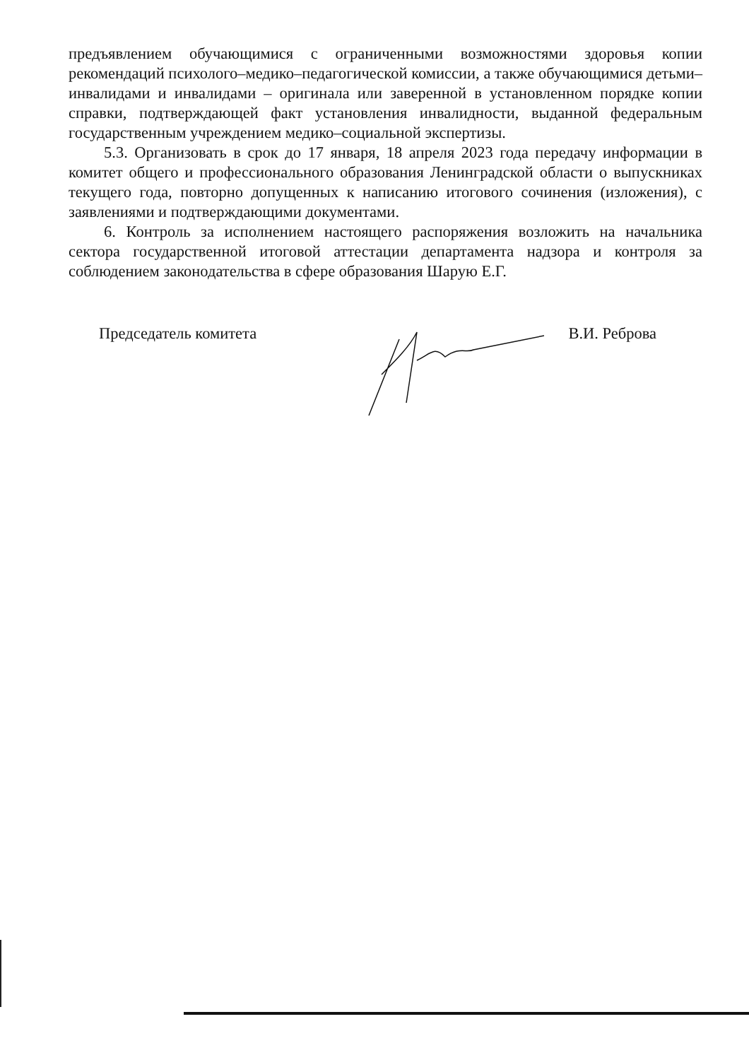предъявлением обучающимися с ограниченными возможностями здоровья копии рекомендаций психолого–медико–педагогической комиссии, а также обучающимися детьми–инвалидами и инвалидами – оригинала или заверенной в установленном порядке копии справки, подтверждающей факт установления инвалидности, выданной федеральным государственным учреждением медико–социальной экспертизы.
5.3. Организовать в срок до 17 января, 18 апреля 2023 года передачу информации в комитет общего и профессионального образования Ленинградской области о выпускниках текущего года, повторно допущенных к написанию итогового сочинения (изложения), с заявлениями и подтверждающими документами.
6. Контроль за исполнением настоящего распоряжения возложить на начальника сектора государственной итоговой аттестации департамента надзора и контроля за соблюдением законодательства в сфере образования Шарую Е.Г.
Председатель комитета В.И. Реброва